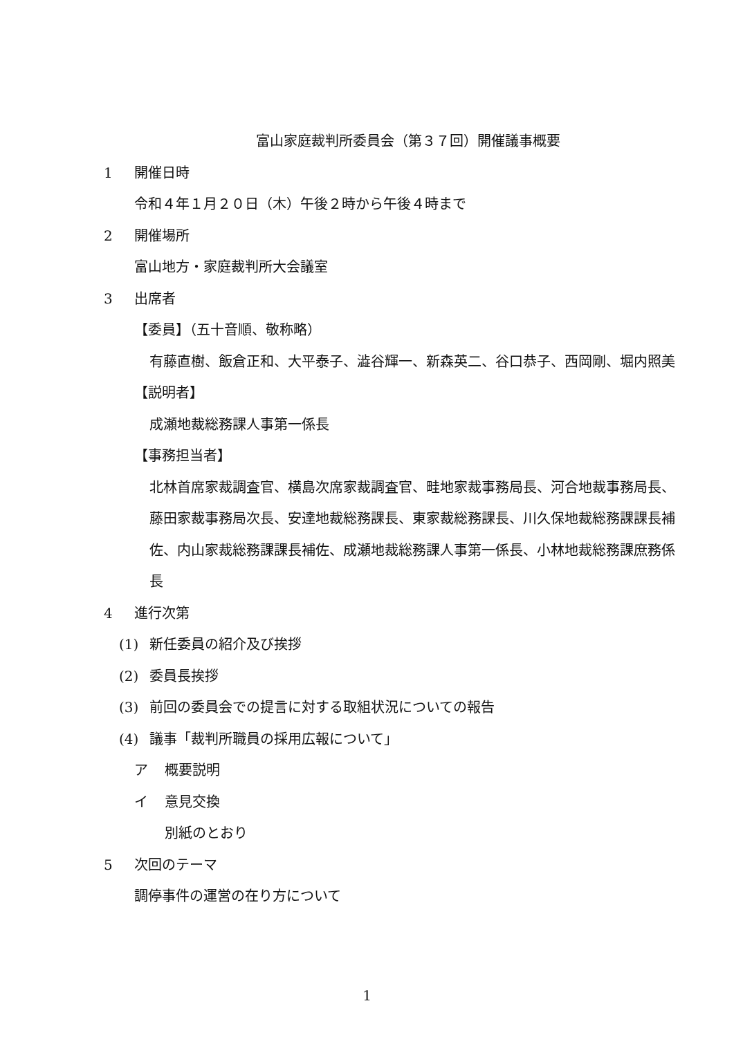富山家庭裁判所委員会（第３７回）開催議事概要
1 開催日時
令和４年１月２０日（木）午後２時から午後４時まで
2 開催場所
富山地方・家庭裁判所大会議室
3 出席者
【委員】（五十音順、敬称略）
有藤直樹、飯倉正和、大平泰子、澁谷輝一、新森英二、谷口恭子、西岡剛、堀内照美
【説明者】
成瀬地裁総務課人事第一係長
【事務担当者】
北林首席家裁調査官、横島次席家裁調査官、畦地家裁事務局長、河合地裁事務局長、藤田家裁事務局次長、安達地裁総務課長、東家裁総務課長、川久保地裁総務課課長補佐、内山家裁総務課課長補佐、成瀬地裁総務課人事第一係長、小林地裁総務課庶務係長
4 進行次第
(1) 新任委員の紹介及び挨拶
(2) 委員長挨拶
(3) 前回の委員会での提言に対する取組状況についての報告
(4) 議事「裁判所職員の採用広報について」
ア 概要説明
イ 意見交換
別紙のとおり
5 次回のテーマ
調停事件の運営の在り方について
1